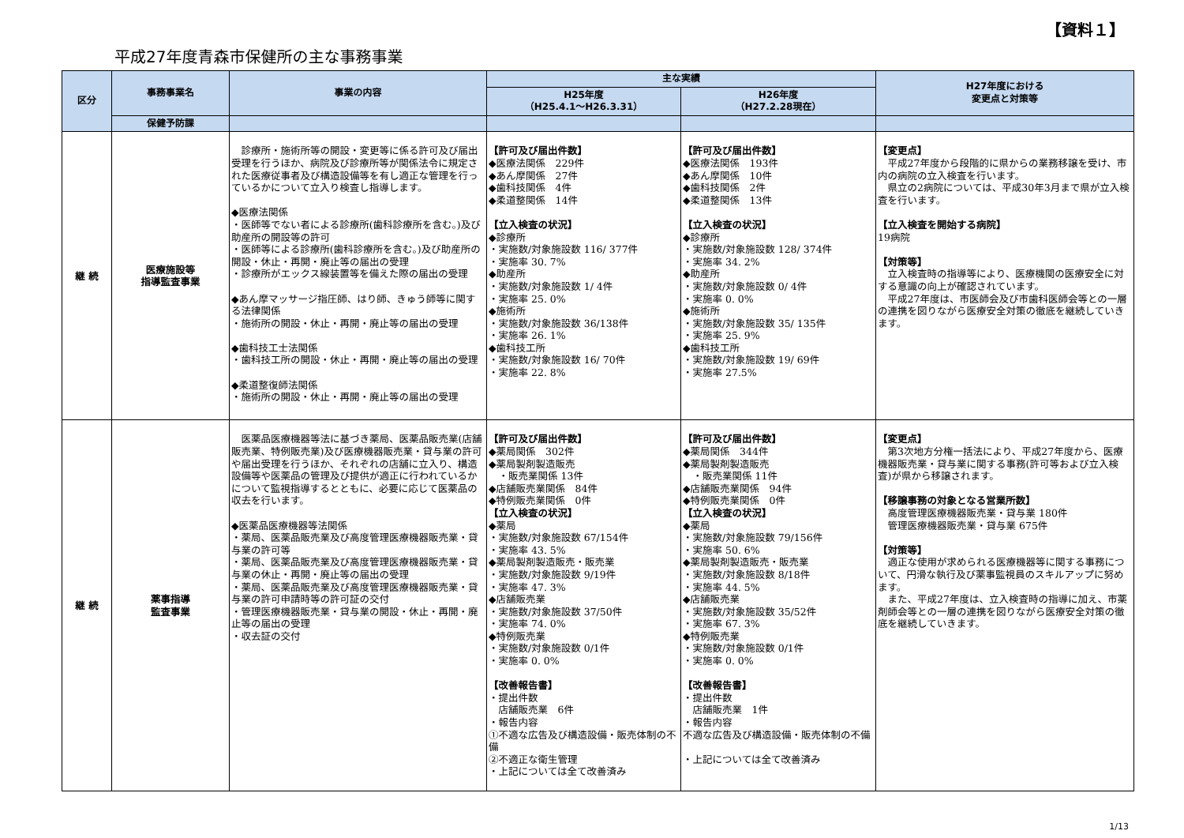【資料１】
平成27年度青森市保健所の主な事務事業
| 区分 | 事務事業名 | 事業の内容 | 主な実績 | | H27年度における 変更点と対策等 |
| --- | --- | --- | --- | --- | --- |
| | | | H25年度 （H25.4.1～H26.3.31） | H26年度 （H27.2.28現在） | |
| | 保健予防課 | | | | |
| 継 続 | 医療施設等 指導監査事業 | 診療所・施術所等の開設・変更等に係る許可及び届出受理を行うほか、病院及び診療所等が関係法令に規定された医療従事者及び構造設備等を有し適正な管理を行っているかについて立入り検査し指導します。 ◆医療法関係 ・医師等でない者による診療所(歯科診療所を含む。)及び助産所の開設等の許可 ・医師等による診療所(歯科診療所を含む。)及び助産所の開設・休止・再開・廃止等の届出の受理 ・診療所がエックス線装置等を備えた際の届出の受理 ◆あん摩マッサージ指圧師、はり師、きゅう師等に関する法律関係 ・施術所の開設・休止・再開・廃止等の届出の受理 ◆歯科技工士法関係 ・歯科技工所の開設・休止・再開・廃止等の届出の受理 ◆柔道整復師法関係 ・施術所の開設・休止・再開・廃止等の届出の受理 | 【許可及び届出件数】 ◆医療法関係 229件 ◆あん摩関係 27件 ◆歯科技関係 4件 ◆柔道整関係 14件 【立入検査の状況】 ◆診療所 ・実施数/対象施設数 116/ 377件 ・実施率 30. 7% ◆助産所 ・実施数/対象施設数 1/ 4件 ・実施率 25. 0% ◆施術所 ・実施数/対象施設数 36/138件 ・実施率 26. 1% ◆歯科技工所 ・実施数/対象施設数 16/ 70件 ・実施率 22. 8% | 【許可及び届出件数】 ◆医療法関係 193件 ◆あん摩関係 10件 ◆歯科技関係 2件 ◆柔道整関係 13件 【立入検査の状況】 ◆診療所 ・実施数/対象施設数 128/ 374件 ・実施率 34. 2% ◆助産所 ・実施数/対象施設数 0/ 4件 ・実施率 0. 0% ◆施術所 ・実施数/対象施設数 35/ 135件 ・実施率 25. 9% ◆歯科技工所 ・実施数/対象施設数 19/ 69件 ・実施率 27.5% | 【変更点】 平成27年度から段階的に県からの業務移譲を受け、市内の病院の立入検査を行います。 県立の2病院については、平成30年3月まで県が立入検査を行います。 【立入検査を開始する病院】 19病院 【対策等】 立入検査時の指導等により、医療機関の医療安全に対する意識の向上が確認されています。 平成27年度は、市医師会及び市歯科医師会等との一層の連携を図りながら医療安全対策の徹底を継続していきます。 |
| 継 続 | 薬事指導 監査事業 | 医薬品医療機器等法に基づき薬局、医薬品販売業(店舗販売業、特例販売業)及び医療機器販売業・貸与業の許可や届出受理を行うほか、それぞれの店舗に立入り、構造設備等や医薬品の管理及び提供が適正に行われているかについて監視指導するとともに、必要に応じて医薬品の収去を行います。 ◆医薬品医療機器等法関係 ・薬局、医薬品販売業及び高度管理医療機器販売業・貸与業の許可等 ・薬局、医薬品販売業及び高度管理医療機器販売業・貸与業の休止・再開・廃止等の届出の受理 ・薬局、医薬品販売業及び高度管理医療機器販売業・貸与業の許可申請時等の許可証の交付 ・管理医療機器販売業・貸与業の開設・休止・再開・廃止等の届出の受理 ・収去証の交付 | 【許可及び届出件数】 ◆薬局関係 302件 ◆薬局製剤製造販売 ・販売業関係 13件 ◆店舗販売業関係 84件 ◆特例販売業関係 0件 【立入検査の状況】 ◆薬局 ・実施数/対象施設数 67/154件 ・実施率 43. 5% ◆薬局製剤製造販売・販売業 ・実施数/対象施設数 9/19件 ・実施率 47. 3% ◆店舗販売業 ・実施数/対象施設数 37/50件 ・実施率 74. 0% ◆特例販売業 ・実施数/対象施設数 0/1件 ・実施率 0. 0% 【改善報告書】 ・提出件数 店舗販売業 6件 ・報告内容 ①不適な広告及び構造設備・販売体制の不備 ②不適正な衛生管理 ・上記については全て改善済み | 【許可及び届出件数】 ◆薬局関係 344件 ◆薬局製剤製造販売 ・販売業関係 11件 ◆店舗販売業関係 94件 ◆特例販売業関係 0件 【立入検査の状況】 ◆薬局 ・実施数/対象施設数 79/156件 ・実施率 50. 6% ◆薬局製剤製造販売・販売業 ・実施数/対象施設数 8/18件 ・実施率 44. 5% ◆店舗販売業 ・実施数/対象施設数 35/52件 ・実施率 67. 3% ◆特例販売業 ・実施数/対象施設数 0/1件 ・実施率 0. 0% 【改善報告書】 ・提出件数 店舗販売業 1件 ・報告内容 不適な広告及び構造設備・販売体制の不備 ・上記については全て改善済み | 【変更点】 第3次地方分権一括法により、平成27年度から、医療機器販売業・貸与業に関する事務(許可等および立入検査)が県から移譲されます。 【移譲事務の対象となる営業所数】 高度管理医療機器販売業・貸与業 180件 管理医療機器販売業・貸与業 675件 【対策等】 適正な使用が求められる医療機器等に関する事務について、円滑な執行及び薬事監視員のスキルアップに努めます。 また、平成27年度は、立入検査時の指導に加え、市薬剤師会等との一層の連携を図りながら医療安全対策の徹底を継続していきます。 |
1/13